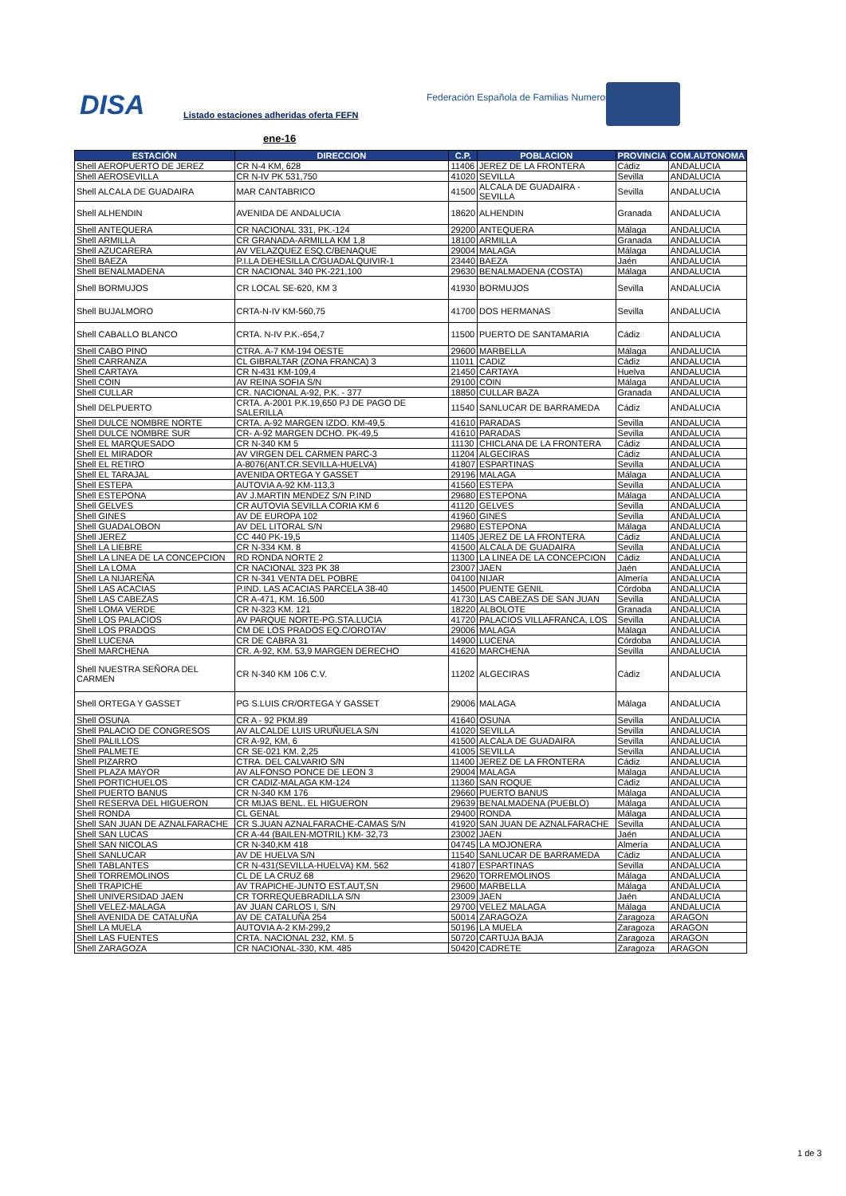DISA
Listado estaciones adheridas oferta FEFN
ene-16
Federación Española de Familias Numerosas
| ESTACIÓN | DIRECCION | C.P. | POBLACION | PROVINCIA | COM.AUTONOMA |
| --- | --- | --- | --- | --- | --- |
| Shell AEROPUERTO DE JEREZ | CR N-4 KM, 628 | 11406 | JEREZ DE LA FRONTERA | Cádiz | ANDALUCIA |
| Shell AEROSEVILLA | CR N-IV PK 531,750 | 41020 | SEVILLA | Sevilla | ANDALUCIA |
| Shell ALCALA DE GUADAIRA | MAR CANTABRICO | 41500 | ALCALA DE GUADAIRA - SEVILLA | Sevilla | ANDALUCIA |
| Shell ALHENDIN | AVENIDA DE ANDALUCIA | 18620 | ALHENDIN | Granada | ANDALUCIA |
| Shell ANTEQUERA | CR NACIONAL 331, PK.-124 | 29200 | ANTEQUERA | Málaga | ANDALUCIA |
| Shell ARMILLA | CR GRANADA-ARMILLA KM 1,8 | 18100 | ARMILLA | Granada | ANDALUCIA |
| Shell AZUCARERA | AV VELAZQUEZ ESQ.C/BENAQUE | 29004 | MALAGA | Málaga | ANDALUCIA |
| Shell BAEZA | P.I.LA DEHESILLA C/GUADALQUIVIR-1 | 23440 | BAEZA | Jaén | ANDALUCIA |
| Shell BENALMADENA | CR NACIONAL 340 PK-221,100 | 29630 | BENALMADENA (COSTA) | Málaga | ANDALUCIA |
| Shell BORMUJOS | CR LOCAL SE-620, KM 3 | 41930 | BORMUJOS | Sevilla | ANDALUCIA |
| Shell BUJALMORO | CRTA-N-IV KM-560,75 | 41700 | DOS HERMANAS | Sevilla | ANDALUCIA |
| Shell CABALLO BLANCO | CRTA. N-IV P.K.-654,7 | 11500 | PUERTO DE SANTAMARIA | Cádiz | ANDALUCIA |
| Shell CABO PINO | CTRA. A-7 KM-194 OESTE | 29600 | MARBELLA | Málaga | ANDALUCIA |
| Shell CARRANZA | CL GIBRALTAR (ZONA FRANCA) 3 | 11011 | CADIZ | Cádiz | ANDALUCIA |
| Shell CARTAYA | CR N-431 KM-109,4 | 21450 | CARTAYA | Huelva | ANDALUCIA |
| Shell COIN | AV REINA SOFIA S/N | 29100 | COIN | Málaga | ANDALUCIA |
| Shell CULLAR | CR. NACIONAL A-92, P.K. - 377 | 18850 | CULLAR BAZA | Granada | ANDALUCIA |
| Shell DELPUERTO | CRTA. A-2001 P.K.19,650 PJ DE PAGO DE SALERILLA | 11540 | SANLUCAR DE BARRAMEDA | Cádiz | ANDALUCIA |
| Shell DULCE NOMBRE NORTE | CRTA. A-92 MARGEN IZDO. KM-49,5 | 41610 | PARADAS | Sevilla | ANDALUCIA |
| Shell DULCE NOMBRE SUR | CR- A-92 MARGEN DCHO. PK-49,5 | 41610 | PARADAS | Sevilla | ANDALUCIA |
| Shell EL MARQUESADO | CR N-340 KM 5 | 11130 | CHICLANA DE LA FRONTERA | Cádiz | ANDALUCIA |
| Shell EL MIRADOR | AV VIRGEN DEL CARMEN PARC-3 | 11204 | ALGECIRAS | Cádiz | ANDALUCIA |
| Shell EL RETIRO | A-8076(ANT.CR.SEVILLA-HUELVA) | 41807 | ESPARTINAS | Sevilla | ANDALUCIA |
| Shell EL TARAJAL | AVENIDA ORTEGA Y GASSET | 29196 | MALAGA | Málaga | ANDALUCIA |
| Shell ESTEPA | AUTOVIA A-92 KM-113,3 | 41560 | ESTEPA | Sevilla | ANDALUCIA |
| Shell ESTEPONA | AV J.MARTIN MENDEZ S/N P.IND | 29680 | ESTEPONA | Málaga | ANDALUCIA |
| Shell GELVES | CR AUTOVIA SEVILLA CORIA KM 6 | 41120 | GELVES | Sevilla | ANDALUCIA |
| Shell GINES | AV DE EUROPA 102 | 41960 | GINES | Sevilla | ANDALUCIA |
| Shell GUADALOBON | AV DEL LITORAL S/N | 29680 | ESTEPONA | Málaga | ANDALUCIA |
| Shell JEREZ | CC 440 PK-19,5 | 11405 | JEREZ DE LA FRONTERA | Cádiz | ANDALUCIA |
| Shell LA LIEBRE | CR N-334 KM. 8 | 41500 | ALCALA DE GUADAIRA | Sevilla | ANDALUCIA |
| Shell LA LINEA DE LA CONCEPCION | RD RONDA NORTE 2 | 11300 | LA LINEA DE LA CONCEPCION | Cádiz | ANDALUCIA |
| Shell LA LOMA | CR NACIONAL 323 PK 38 | 23007 | JAEN | Jaén | ANDALUCIA |
| Shell LA NIJAREÑA | CR N-341 VENTA DEL POBRE | 04100 | NIJAR | Almería | ANDALUCIA |
| Shell LAS ACACIAS | P.IND. LAS ACACIAS PARCELA 38-40 | 14500 | PUENTE GENIL | Córdoba | ANDALUCIA |
| Shell LAS CABEZAS | CR A-471, KM. 16,500 | 41730 | LAS CABEZAS DE SAN JUAN | Sevilla | ANDALUCIA |
| Shell LOMA VERDE | CR N-323 KM. 121 | 18220 | ALBOLOTE | Granada | ANDALUCIA |
| Shell LOS PALACIOS | AV PARQUE NORTE-PG.STA.LUCIA | 41720 | PALACIOS VILLAFRANCA, LOS | Sevilla | ANDALUCIA |
| Shell LOS PRADOS | CM DE LOS PRADOS EQ.C/OROTAV | 29006 | MALAGA | Málaga | ANDALUCIA |
| Shell LUCENA | CR DE CABRA 31 | 14900 | LUCENA | Córdoba | ANDALUCIA |
| Shell MARCHENA | CR. A-92, KM. 53,9 MARGEN DERECHO | 41620 | MARCHENA | Sevilla | ANDALUCIA |
| Shell NUESTRA SEÑORA DEL CARMEN | CR N-340 KM 106 C.V. | 11202 | ALGECIRAS | Cádiz | ANDALUCIA |
| Shell ORTEGA Y GASSET | PG S.LUIS CR/ORTEGA Y GASSET | 29006 | MALAGA | Málaga | ANDALUCIA |
| Shell OSUNA | CR A - 92 PKM.89 | 41640 | OSUNA | Sevilla | ANDALUCIA |
| Shell PALACIO DE CONGRESOS | AV ALCALDE LUIS URUÑUELA S/N | 41020 | SEVILLA | Sevilla | ANDALUCIA |
| Shell PALILLOS | CR A-92, KM, 6 | 41500 | ALCALA DE GUADAIRA | Sevilla | ANDALUCIA |
| Shell PALMETE | CR SE-021 KM. 2,25 | 41005 | SEVILLA | Sevilla | ANDALUCIA |
| Shell PIZARRO | CTRA. DEL CALVARIO S/N | 11400 | JEREZ DE LA FRONTERA | Cádiz | ANDALUCIA |
| Shell PLAZA MAYOR | AV ALFONSO PONCE DE LEON 3 | 29004 | MALAGA | Málaga | ANDALUCIA |
| Shell PORTICHUELOS | CR CADIZ-MALAGA KM-124 | 11360 | SAN ROQUE | Cádiz | ANDALUCIA |
| Shell PUERTO BANUS | CR N-340 KM 176 | 29660 | PUERTO BANUS | Málaga | ANDALUCIA |
| Shell RESERVA DEL HIGUERON | CR MIJAS BENL. EL HIGUERON | 29639 | BENALMADENA (PUEBLO) | Málaga | ANDALUCIA |
| Shell RONDA | CL GENAL | 29400 | RONDA | Málaga | ANDALUCIA |
| Shell SAN JUAN DE AZNALFARACHE | CR S.JUAN AZNALFARACHE-CAMAS S/N | 41920 | SAN JUAN DE AZNALFARACHE | Sevilla | ANDALUCIA |
| Shell SAN LUCAS | CR A-44 (BAILEN-MOTRIL) KM- 32,73 | 23002 | JAEN | Jaén | ANDALUCIA |
| Shell SAN NICOLAS | CR N-340,KM 418 | 04745 | LA MOJONERA | Almería | ANDALUCIA |
| Shell SANLUCAR | AV DE HUELVA S/N | 11540 | SANLUCAR DE BARRAMEDA | Cádiz | ANDALUCIA |
| Shell TABLANTES | CR N-431(SEVILLA-HUELVA) KM. 562 | 41807 | ESPARTINAS | Sevilla | ANDALUCIA |
| Shell TORREMOLINOS | CL DE LA CRUZ 68 | 29620 | TORREMOLINOS | Málaga | ANDALUCIA |
| Shell TRAPICHE | AV TRAPICHE-JUNTO EST.AUT,SN | 29600 | MARBELLA | Málaga | ANDALUCIA |
| Shell UNIVERSIDAD JAEN | CR TORREQUEBRADILLA S/N | 23009 | JAEN | Jaén | ANDALUCIA |
| Shell VELEZ-MALAGA | AV JUAN CARLOS I, S/N | 29700 | VELEZ MALAGA | Málaga | ANDALUCIA |
| Shell AVENIDA DE CATALUÑA | AV DE CATALUÑA 254 | 50014 | ZARAGOZA | Zaragoza | ARAGON |
| Shell LA MUELA | AUTOVIA A-2 KM-299,2 | 50196 | LA MUELA | Zaragoza | ARAGON |
| Shell LAS FUENTES | CRTA. NACIONAL 232, KM. 5 | 50720 | CARTUJA BAJA | Zaragoza | ARAGON |
| Shell ZARAGOZA | CR NACIONAL-330, KM. 485 | 50420 | CADRETE | Zaragoza | ARAGON |
1 de 3